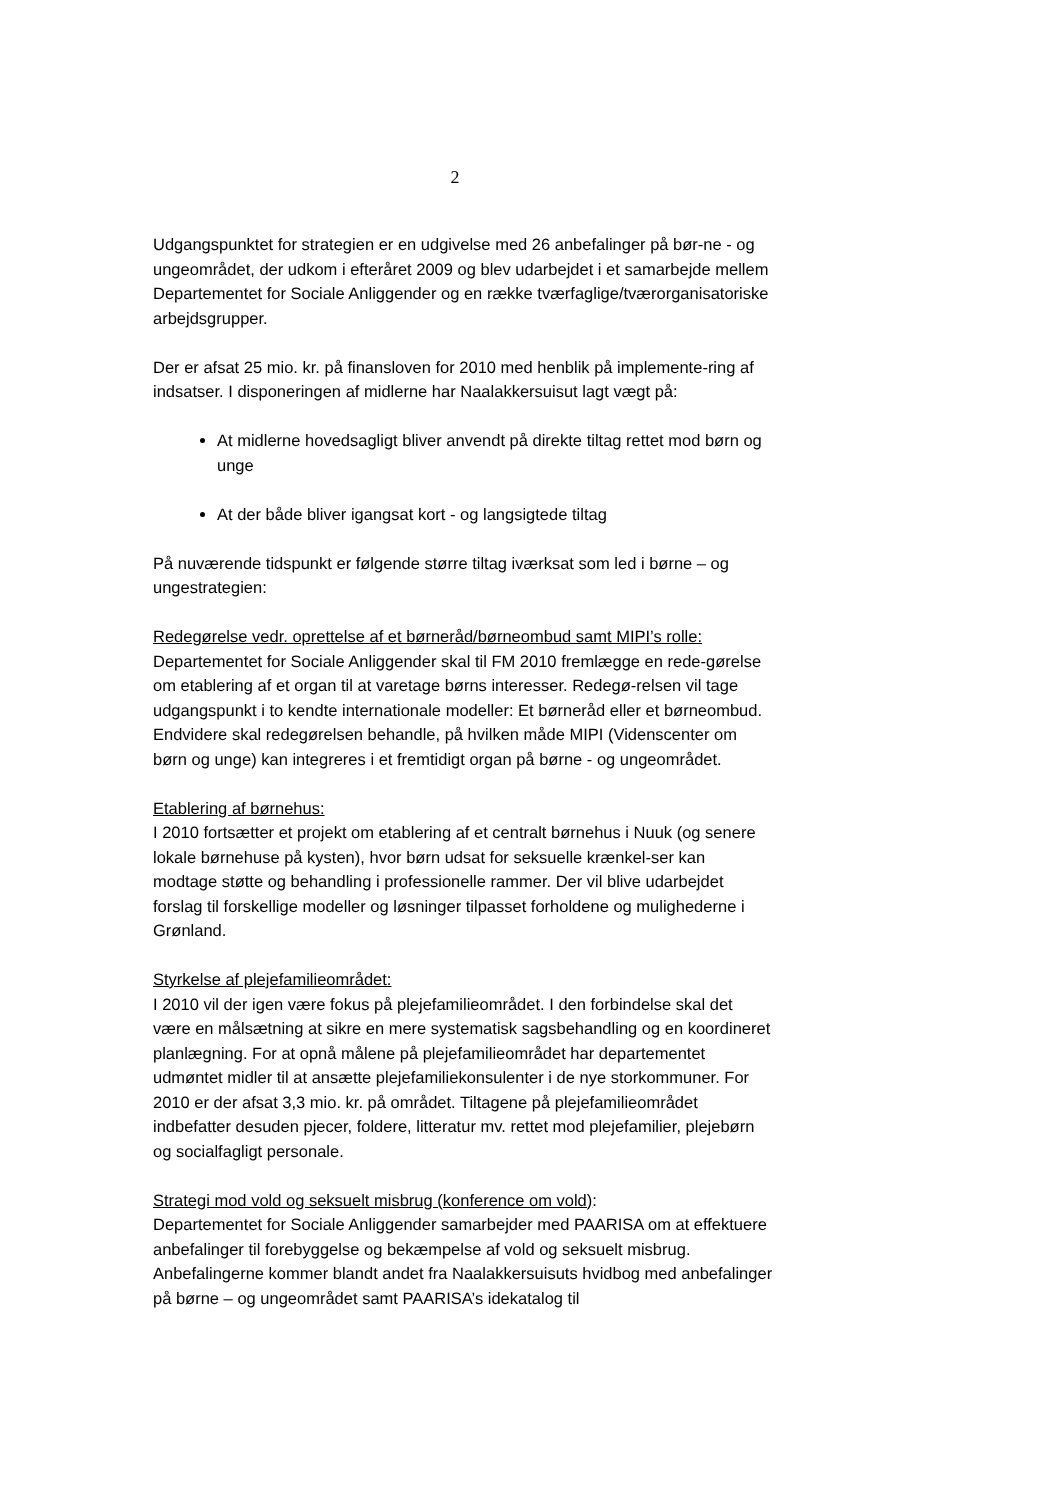2
Udgangspunktet for strategien er en udgivelse med 26 anbefalinger på bør-ne - og ungeområdet, der udkom i efteråret 2009 og blev udarbejdet i et samarbejde mellem Departementet for Sociale Anliggender og en række tværfaglige/tværorganisatoriske arbejdsgrupper.
Der er afsat 25 mio. kr. på finansloven for 2010 med henblik på implemente-ring af indsatser. I disponeringen af midlerne har Naalakkersuisut lagt vægt på:
At midlerne hovedsagligt bliver anvendt på direkte tiltag rettet mod børn og unge
At der både bliver igangsat kort - og langsigtede tiltag
På nuværende tidspunkt er følgende større tiltag iværksat som led i børne – og ungestrategien:
Redegørelse vedr. oprettelse af et børneråd/børneombud samt MIPI’s rolle:
Departementet for Sociale Anliggender skal til FM 2010 fremlægge en rede-gørelse om etablering af et organ til at varetage børns interesser. Redegø-relsen vil tage udgangspunkt i to kendte internationale modeller: Et børneråd eller et børneombud. Endvidere skal redegørelsen behandle, på hvilken måde MIPI (Videnscenter om børn og unge) kan integreres i et fremtidigt organ på børne - og ungeområdet.
Etablering af børnehus:
I 2010 fortsætter et projekt om etablering af et centralt børnehus i Nuuk (og senere lokale børnehuse på kysten), hvor børn udsat for seksuelle krænkel-ser kan modtage støtte og behandling i professionelle rammer. Der vil blive udarbejdet forslag til forskellige modeller og løsninger tilpasset forholdene og mulighederne i Grønland.
Styrkelse af plejefamilieområdet:
I 2010 vil der igen være fokus på plejefamilieområdet. I den forbindelse skal det være en målsætning at sikre en mere systematisk sagsbehandling og en koordineret planlægning. For at opnå målene på plejefamilieområdet har departementet udmøntet midler til at ansætte plejefamiliekonsulenter i de nye storkommuner. For 2010 er der afsat 3,3 mio. kr. på området. Tiltagene på plejefamilieområdet indbefatter desuden pjecer, foldere, litteratur mv. rettet mod plejefamilier, plejebørn og socialfagligt personale.
Strategi mod vold og seksuelt misbrug (konference om vold):
Departementet for Sociale Anliggender samarbejder med PAARISA om at effektuere anbefalinger til forebyggelse og bekæmpelse af vold og seksuelt misbrug. Anbefalingerne kommer blandt andet fra Naalakkersuisuts hvidbog med anbefalinger på børne – og ungeområdet samt PAARISA’s idekatalog til